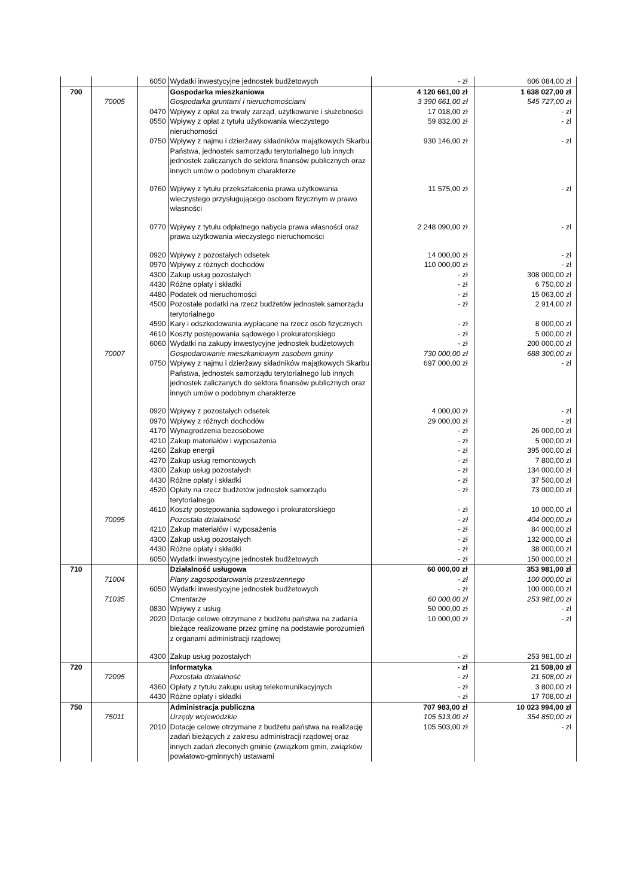| | | 6050 | Wydatki inwestycyjne jednostek budżetowych | - zł | 606 084,00 zł |
| 700 | | | Gospodarka mieszkaniowa | 4 120 661,00 zł | 1 638 027,00 zł |
| | 70005 | | Gospodarka gruntami i nieruchomościami | 3 390 661,00 zł | 545 727,00 zł |
| | | 0470 | Wpływy z opłat za trwały zarząd, użytkowanie i służebności | 17 018,00 zł | - zł |
| | | 0550 | Wpływy z opłat z tytułu użytkowania wieczystego nieruchomości | 59 832,00 zł | - zł |
| | | 0750 | Wpływy z najmu i dzierżawy składników majątkowych Skarbu Państwa, jednostek samorządu terytorialnego lub innych jednostek zaliczanych do sektora finansów publicznych oraz innych umów o podobnym charakterze | 930 146,00 zł | - zł |
| | | 0760 | Wpływy z tytułu przekształcenia prawa użytkowania wieczystego przysługującego osobom fizycznym w prawo własności | 11 575,00 zł | - zł |
| | | 0770 | Wpływy z tytułu odpłatnego nabycia prawa własności oraz prawa użytkowania wieczystego nieruchomości | 2 248 090,00 zł | - zł |
| | | 0920 | Wpływy z pozostałych odsetek | 14 000,00 zł | - zł |
| | | 0970 | Wpływy z różnych dochodów | 110 000,00 zł | - zł |
| | | 4300 | Zakup usług pozostałych | - zł | 308 000,00 zł |
| | | 4430 | Różne opłaty i składki | - zł | 6 750,00 zł |
| | | 4480 | Podatek od nieruchomości | - zł | 15 063,00 zł |
| | | 4500 | Pozostałe podatki na rzecz budżetów jednostek samorządu terytorialnego | - zł | 2 914,00 zł |
| | | 4590 | Kary i odszkodowania wypłacane na rzecz osób fizycznych | - zł | 8 000,00 zł |
| | | 4610 | Koszty postępowania sądowego i prokuratorskiego | - zł | 5 000,00 zł |
| | | 6060 | Wydatki na zakupy inwestycyjne jednostek budżetowych | - zł | 200 000,00 zł |
| | 70007 | | Gospodarowanie mieszkaniowym zasobem gminy | 730 000,00 zł | 688 300,00 zł |
| | | 0750 | Wpływy z najmu i dzierżawy składników majątkowych Skarbu Państwa, jednostek samorządu terytorialnego lub innych jednostek zaliczanych do sektora finansów publicznych oraz innych umów o podobnym charakterze | 697 000,00 zł | - zł |
| | | 0920 | Wpływy z pozostałych odsetek | 4 000,00 zł | - zł |
| | | 0970 | Wpływy z różnych dochodów | 29 000,00 zł | - zł |
| | | 4170 | Wynagrodzenia bezosobowe | - zł | 26 000,00 zł |
| | | 4210 | Zakup materiałów i wyposażenia | - zł | 5 000,00 zł |
| | | 4260 | Zakup energii | - zł | 395 000,00 zł |
| | | 4270 | Zakup usług remontowych | - zł | 7 800,00 zł |
| | | 4300 | Zakup usług pozostałych | - zł | 134 000,00 zł |
| | | 4430 | Różne opłaty i składki | - zł | 37 500,00 zł |
| | | 4520 | Opłaty na rzecz budżetów jednostek samorządu terytorialnego | - zł | 73 000,00 zł |
| | | 4610 | Koszty postępowania sądowego i prokuratorskiego | - zł | 10 000,00 zł |
| | 70095 | | Pozostała działalność | - zł | 404 000,00 zł |
| | | 4210 | Zakup materiałów i wyposażenia | - zł | 84 000,00 zł |
| | | 4300 | Zakup usług pozostałych | - zł | 132 000,00 zł |
| | | 4430 | Różne opłaty i składki | - zł | 38 000,00 zł |
| | | 6050 | Wydatki inwestycyjne jednostek budżetowych | - zł | 150 000,00 zł |
| 710 | | | Działalność usługowa | 60 000,00 zł | 353 981,00 zł |
| | 71004 | | Plany zagospodarowania przestrzennego | - zł | 100 000,00 zł |
| | | 6050 | Wydatki inwestycyjne jednostek budżetowych | - zł | 100 000,00 zł |
| | 71035 | | Cmentarze | 60 000,00 zł | 253 981,00 zł |
| | | 0830 | Wpływy z usług | 50 000,00 zł | - zł |
| | | 2020 | Dotacje celowe otrzymane z budżetu państwa na zadania bieżące realizowane przez gminę na podstawie porozumień z organami administracji rządowej | 10 000,00 zł | - zł |
| | | 4300 | Zakup usług pozostałych | - zł | 253 981,00 zł |
| 720 | | | Informatyka | - zł | 21 508,00 zł |
| | 72095 | | Pozostała działalność | - zł | 21 508,00 zł |
| | | 4360 | Opłaty z tytułu zakupu usług telekomunikacyjnych | - zł | 3 800,00 zł |
| | | 4430 | Różne opłaty i składki | - zł | 17 708,00 zł |
| 750 | | | Administracja publiczna | 707 983,00 zł | 10 023 994,00 zł |
| | 75011 | | Urzędy wojewódzkie | 105 513,00 zł | 354 850,00 zł |
| | | 2010 | Dotacje celowe otrzymane z budżetu państwa na realizację zadań bieżących z zakresu administracji rządowej oraz innych zadań zleconych gminie (związkom gmin, związków powiatowo-gminnych) ustawami | 105 503,00 zł | - zł |